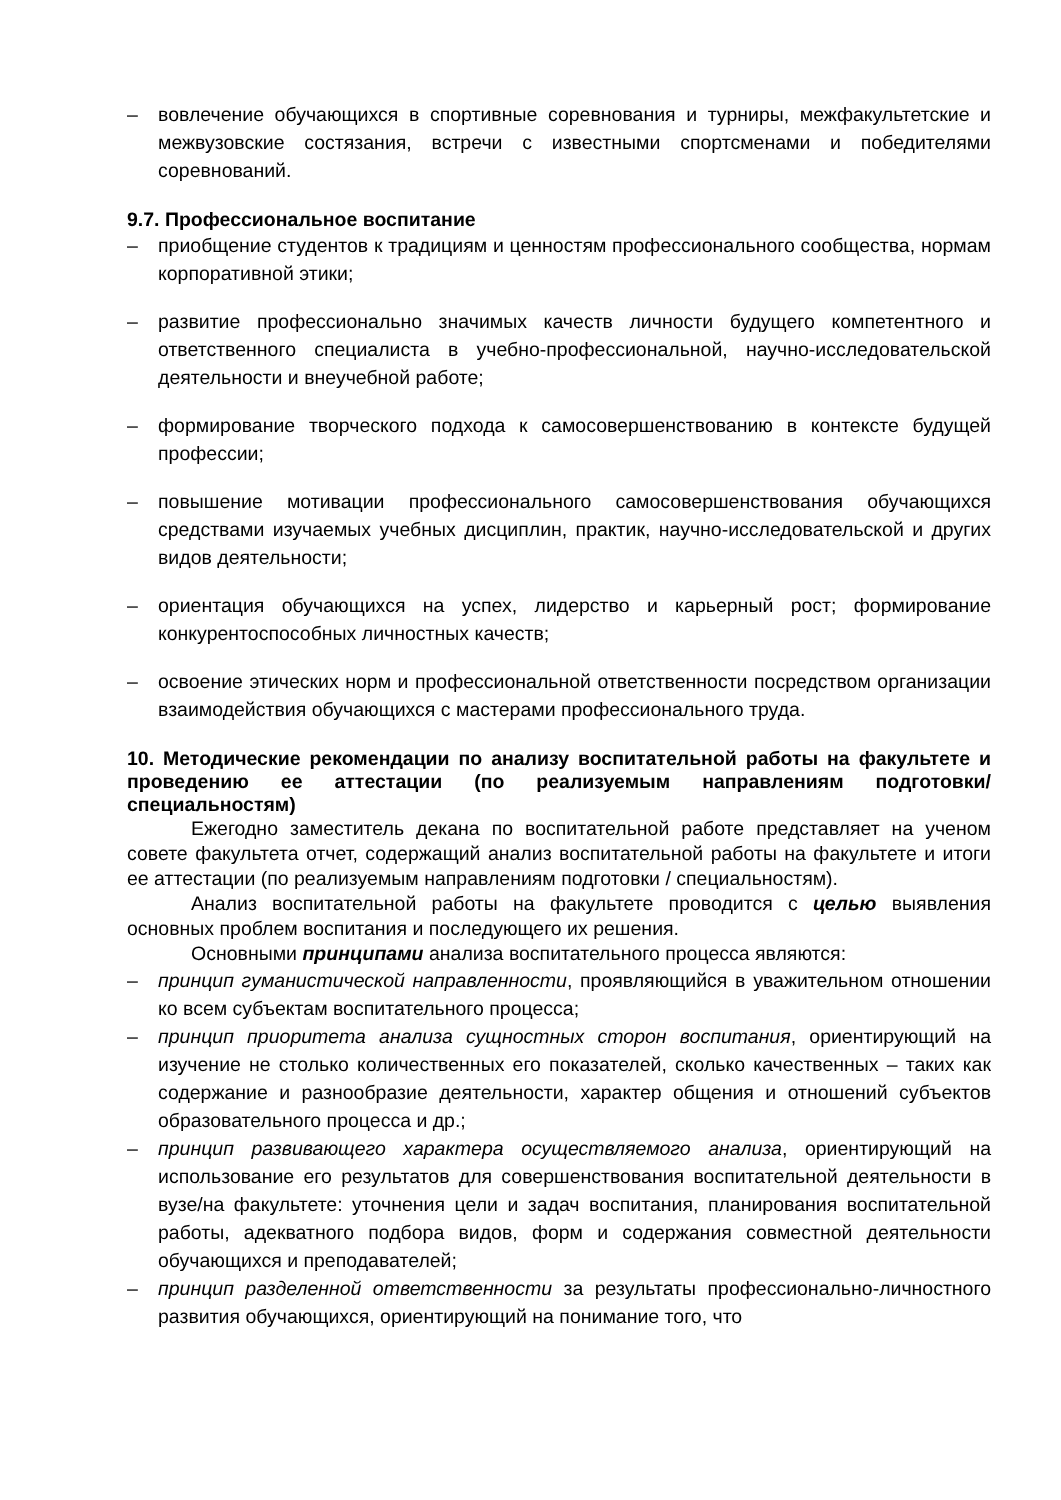– вовлечение обучающихся в спортивные соревнования и турниры, межфакультетские и межвузовские состязания, встречи с известными спортсменами и победителями соревнований.
9.7. Профессиональное воспитание
– приобщение студентов к традициям и ценностям профессионального сообщества, нормам корпоративной этики;
– развитие профессионально значимых качеств личности будущего компетентного и ответственного специалиста в учебно-профессиональной, научно-исследовательской деятельности и внеучебной работе;
– формирование творческого подхода к самосовершенствованию в контексте будущей профессии;
– повышение мотивации профессионального самосовершенствования обучающихся средствами изучаемых учебных дисциплин, практик, научно-исследовательской и других видов деятельности;
– ориентация обучающихся на успех, лидерство и карьерный рост; формирование конкурентоспособных личностных качеств;
– освоение этических норм и профессиональной ответственности посредством организации взаимодействия обучающихся с мастерами профессионального труда.
10. Методические рекомендации по анализу воспитательной работы на факультете и проведению ее аттестации (по реализуемым направлениям подготовки/специальностям)
Ежегодно заместитель декана по воспитательной работе представляет на ученом совете факультета отчет, содержащий анализ воспитательной работы на факультете и итоги ее аттестации (по реализуемым направлениям подготовки / специальностям).
Анализ воспитательной работы на факультете проводится с целью выявления основных проблем воспитания и последующего их решения.
Основными принципами анализа воспитательного процесса являются:
– принцип гуманистической направленности, проявляющийся в уважительном отношении ко всем субъектам воспитательного процесса;
– принцип приоритета анализа сущностных сторон воспитания, ориентирующий на изучение не столько количественных его показателей, сколько качественных – таких как содержание и разнообразие деятельности, характер общения и отношений субъектов образовательного процесса и др.;
– принцип развивающего характера осуществляемого анализа, ориентирующий на использование его результатов для совершенствования воспитательной деятельности в вузе/на факультете: уточнения цели и задач воспитания, планирования воспитательной работы, адекватного подбора видов, форм и содержания совместной деятельности обучающихся и преподавателей;
– принцип разделенной ответственности за результаты профессионально-личностного развития обучающихся, ориентирующий на понимание того, что